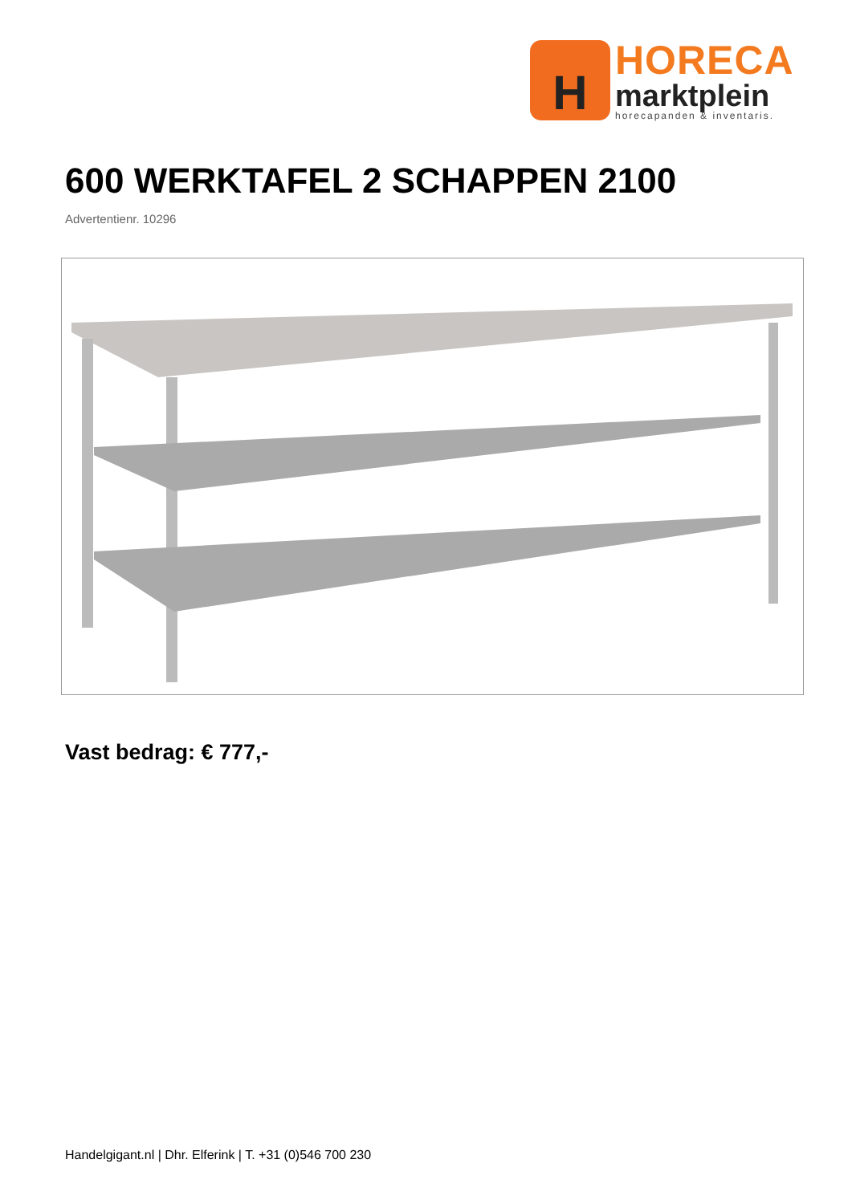H
HORECA
marktplein
horecapanden & inventaris.
600 WERKTAFEL 2 SCHAPPEN 2100
Advertentienr. 10296
Vast bedrag: € 777,-
Handelgigant.nl | Dhr. Elferink | T. +31 (0)546 700 230